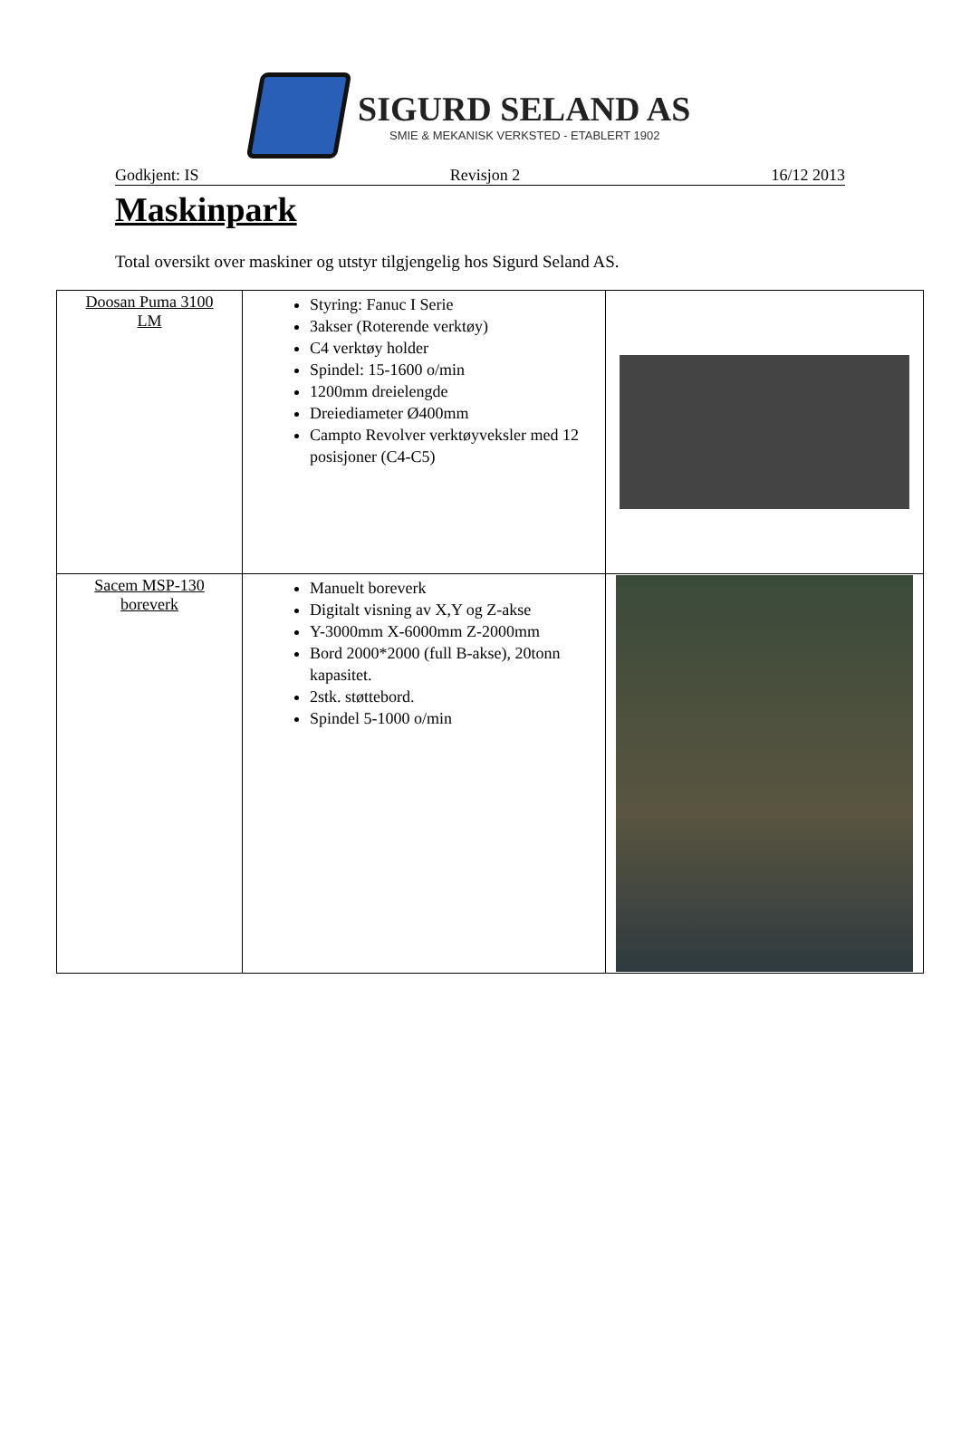SIGURD SELAND AS
SMIE & MEKANISK VERKSTED - ETABLERT 1902
Godkjent: IS Revisjon 2 16/12 2013
Maskinpark
Total oversikt over maskiner og utstyr tilgjengelig hos Sigurd Seland AS.
| Doosan Puma 3100 LM | Styring: Fanuc I Serie 3akser (Roterende verktøy) C4 verktøy holder Spindel: 15-1600 o/min 1200mm dreielengde Dreiediameter Ø400mm Campto Revolver verktøyveksler med 12 posisjoner (C4-C5) | |
| Sacem MSP-130 boreverk | Manuelt boreverk Digitalt visning av X,Y og Z-akse Y-3000mm X-6000mm Z-2000mm Bord 2000*2000 (full B-akse), 20tonn kapasitet. 2stk. støttebord. Spindel 5-1000 o/min | |